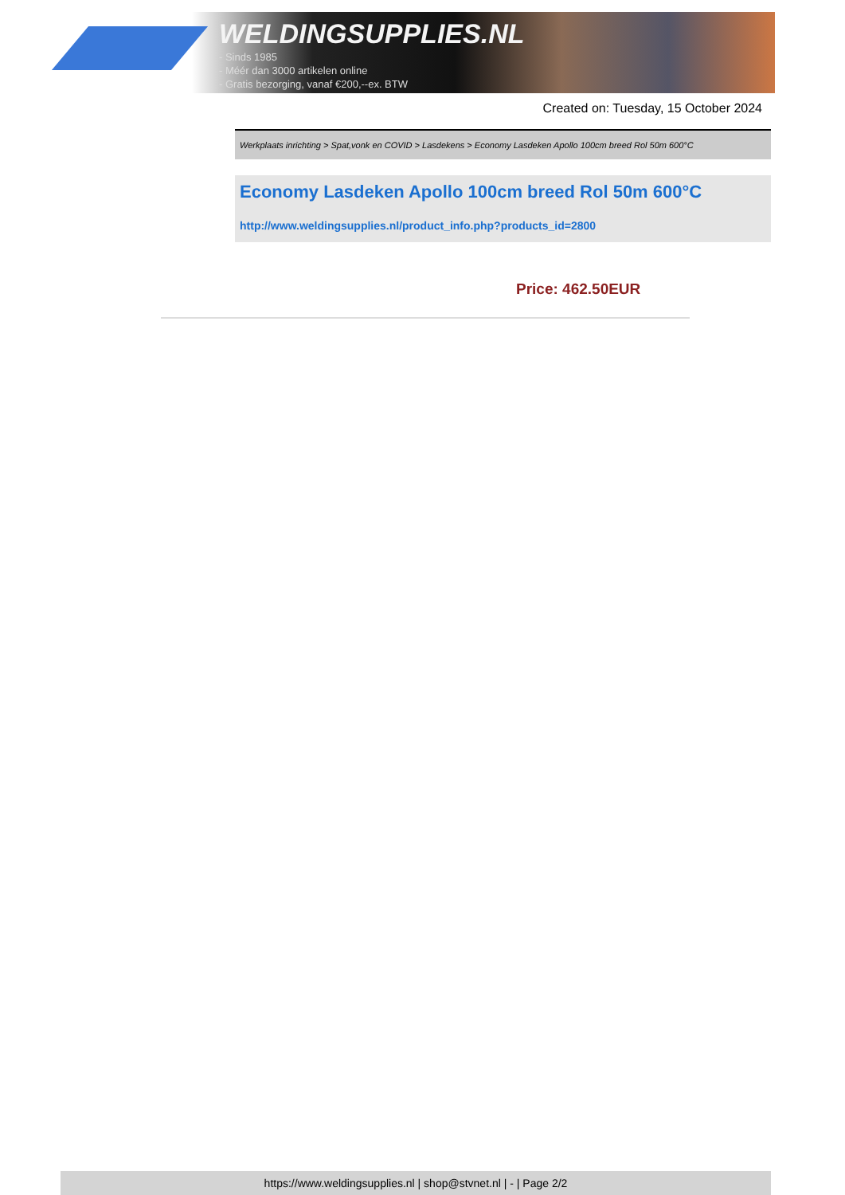WELDINGSUPPLIES.NL
- Sinds 1985
- Méér dan 3000 artikelen online
- Gratis bezorging, vanaf €200,--ex. BTW
Created on: Tuesday, 15 October 2024
Werkplaats inrichting > Spat,vonk en COVID > Lasdekens > Economy Lasdeken Apollo 100cm breed Rol 50m 600°C
Economy Lasdeken Apollo 100cm breed Rol 50m 600°C
http://www.weldingsupplies.nl/product_info.php?products_id=2800
Price: 462.50EUR
https://www.weldingsupplies.nl | shop@stvnet.nl | - | Page 2/2